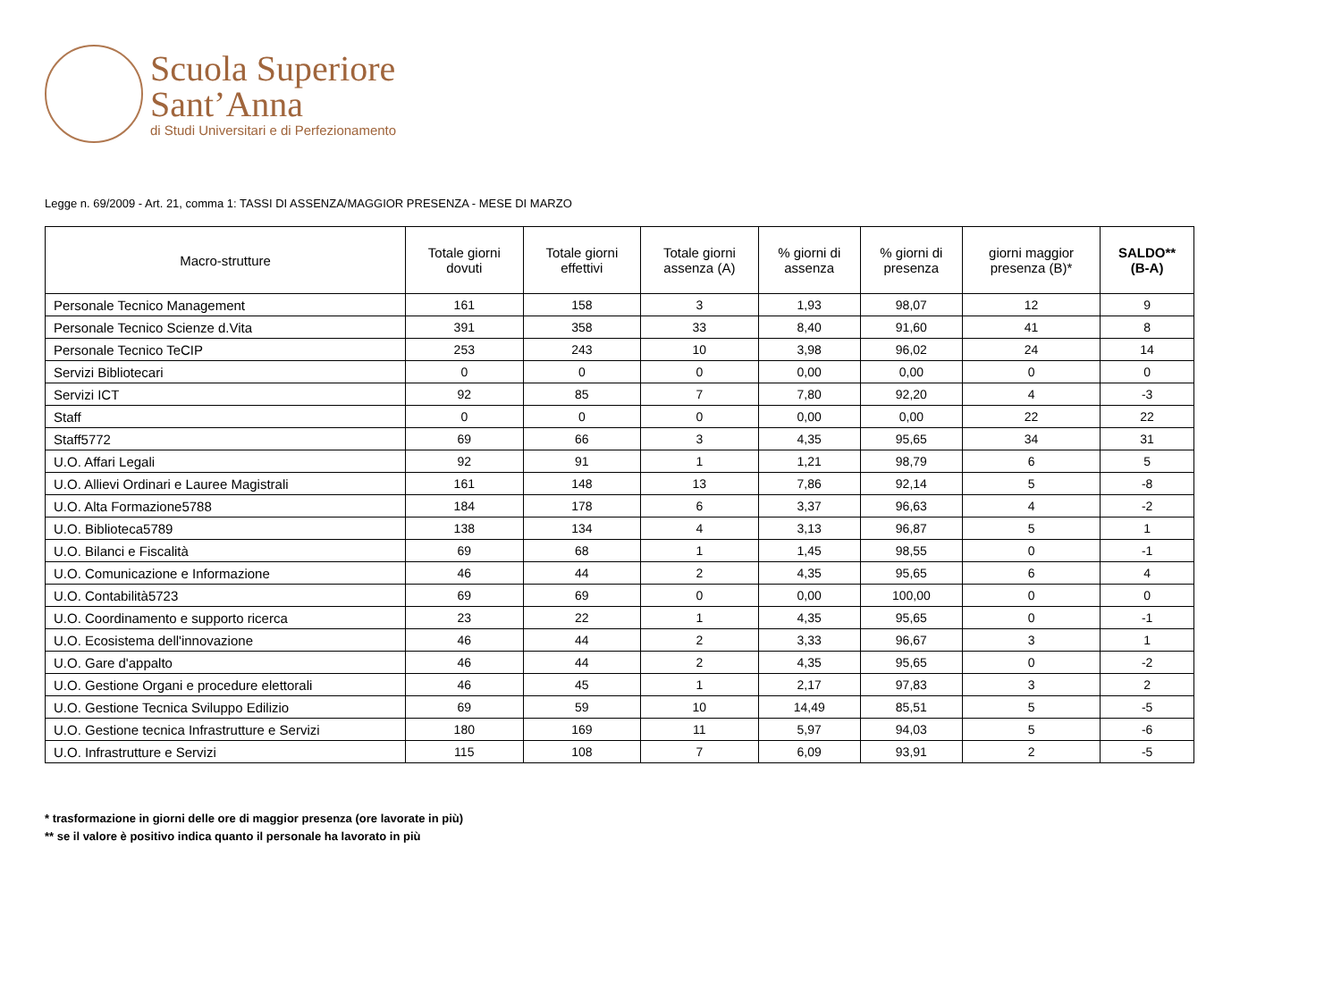Scuola Superiore
Sant’Anna
di Studi Universitari e di Perfezionamento
Legge n. 69/2009 - Art. 21, comma 1: TASSI DI ASSENZA/MAGGIOR PRESENZA - MESE DI MARZO
| Macro-strutture | Totale giorni dovuti | Totale giorni effettivi | Totale giorni assenza (A) | % giorni di assenza | % giorni di presenza | giorni maggior presenza (B)* | SALDO** (B-A) |
| --- | --- | --- | --- | --- | --- | --- | --- |
| Personale Tecnico Management | 161 | 158 | 3 | 1,93 | 98,07 | 12 | 9 |
| Personale Tecnico Scienze d.Vita | 391 | 358 | 33 | 8,40 | 91,60 | 41 | 8 |
| Personale Tecnico TeCIP | 253 | 243 | 10 | 3,98 | 96,02 | 24 | 14 |
| Servizi Bibliotecari | 0 | 0 | 0 | 0,00 | 0,00 | 0 | 0 |
| Servizi ICT | 92 | 85 | 7 | 7,80 | 92,20 | 4 | -3 |
| Staff | 0 | 0 | 0 | 0,00 | 0,00 | 22 | 22 |
| Staff5772 | 69 | 66 | 3 | 4,35 | 95,65 | 34 | 31 |
| U.O. Affari Legali | 92 | 91 | 1 | 1,21 | 98,79 | 6 | 5 |
| U.O. Allievi Ordinari e Lauree Magistrali | 161 | 148 | 13 | 7,86 | 92,14 | 5 | -8 |
| U.O. Alta Formazione5788 | 184 | 178 | 6 | 3,37 | 96,63 | 4 | -2 |
| U.O. Biblioteca5789 | 138 | 134 | 4 | 3,13 | 96,87 | 5 | 1 |
| U.O. Bilanci e Fiscalità | 69 | 68 | 1 | 1,45 | 98,55 | 0 | -1 |
| U.O. Comunicazione e Informazione | 46 | 44 | 2 | 4,35 | 95,65 | 6 | 4 |
| U.O. Contabilità5723 | 69 | 69 | 0 | 0,00 | 100,00 | 0 | 0 |
| U.O. Coordinamento e supporto ricerca | 23 | 22 | 1 | 4,35 | 95,65 | 0 | -1 |
| U.O. Ecosistema dell'innovazione | 46 | 44 | 2 | 3,33 | 96,67 | 3 | 1 |
| U.O. Gare d'appalto | 46 | 44 | 2 | 4,35 | 95,65 | 0 | -2 |
| U.O. Gestione Organi e procedure elettorali | 46 | 45 | 1 | 2,17 | 97,83 | 3 | 2 |
| U.O. Gestione Tecnica Sviluppo Edilizio | 69 | 59 | 10 | 14,49 | 85,51 | 5 | -5 |
| U.O. Gestione tecnica Infrastrutture e Servizi | 180 | 169 | 11 | 5,97 | 94,03 | 5 | -6 |
| U.O. Infrastrutture e Servizi | 115 | 108 | 7 | 6,09 | 93,91 | 2 | -5 |
* trasformazione in giorni delle ore di maggior presenza (ore lavorate in più)
** se il valore è positivo indica quanto il personale ha lavorato in più